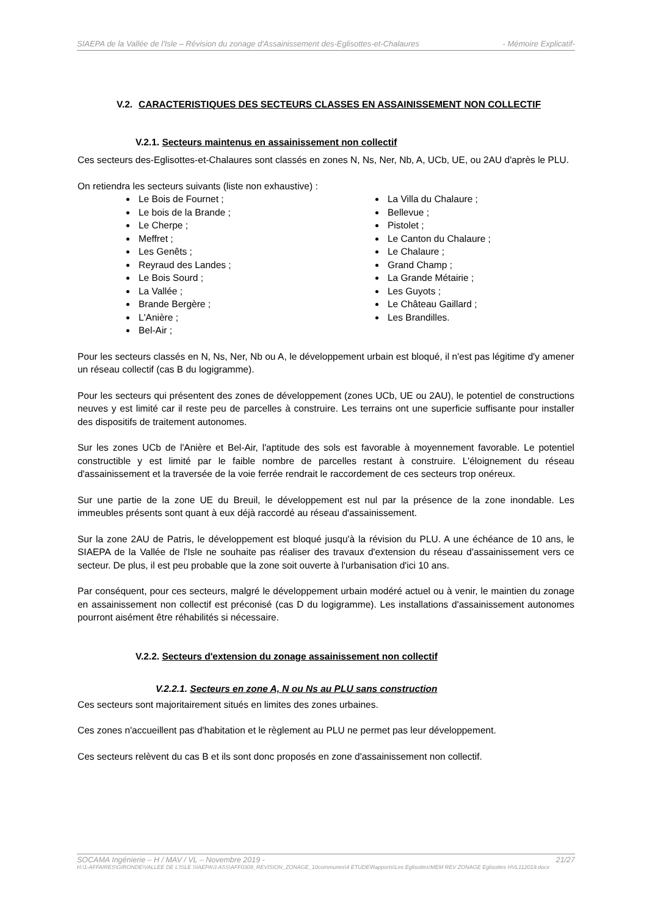SIAEPA de la Vallée de l'Isle – Révision du zonage d'Assainissement des-Eglisottes-et-Chalaures - Mémoire Explicatif-
V.2. CARACTERISTIQUES DES SECTEURS CLASSES EN ASSAINISSEMENT NON COLLECTIF
V.2.1. Secteurs maintenus en assainissement non collectif
Ces secteurs des-Eglisottes-et-Chalaures sont classés en zones N, Ns, Ner, Nb, A, UCb, UE, ou 2AU d'après le PLU.
On retiendra les secteurs suivants (liste non exhaustive) :
Le Bois de Fournet ;
Le bois de la Brande ;
Le Cherpe ;
Meffret ;
Les Genêts ;
Reyraud des Landes ;
Le Bois Sourd ;
La Vallée ;
Brande Bergère ;
L'Anière ;
Bel-Air ;
La Villa du Chalaure ;
Bellevue ;
Pistolet ;
Le Canton du Chalaure ;
Le Chalaure ;
Grand Champ ;
La Grande Métairie ;
Les Guyots ;
Le Château Gaillard ;
Les Brandilles.
Pour les secteurs classés en N, Ns, Ner, Nb ou A, le développement urbain est bloqué, il n'est pas légitime d'y amener un réseau collectif (cas B du logigramme).
Pour les secteurs qui présentent des zones de développement (zones UCb, UE ou 2AU), le potentiel de constructions neuves y est limité car il reste peu de parcelles à construire. Les terrains ont une superficie suffisante pour installer des dispositifs de traitement autonomes.
Sur les zones UCb de l'Anière et Bel-Air, l'aptitude des sols est favorable à moyennement favorable. Le potentiel constructible y est limité par le faible nombre de parcelles restant à construire. L'éloignement du réseau d'assainissement et la traversée de la voie ferrée rendrait le raccordement de ces secteurs trop onéreux.
Sur une partie de la zone UE du Breuil, le développement est nul par la présence de la zone inondable. Les immeubles présents sont quant à eux déjà raccordé au réseau d'assainissement.
Sur la zone 2AU de Patris, le développement est bloqué jusqu'à la révision du PLU. A une échéance de 10 ans, le SIAEPA de la Vallée de l'Isle ne souhaite pas réaliser des travaux d'extension du réseau d'assainissement vers ce secteur. De plus, il est peu probable que la zone soit ouverte à l'urbanisation d'ici 10 ans.
Par conséquent, pour ces secteurs, malgré le développement urbain modéré actuel ou à venir, le maintien du zonage en assainissement non collectif est préconisé (cas D du logigramme). Les installations d'assainissement autonomes pourront aisément être réhabilités si nécessaire.
V.2.2. Secteurs d'extension du zonage assainissement non collectif
V.2.2.1. Secteurs en zone A, N ou Ns au PLU sans construction
Ces secteurs sont majoritairement situés en limites des zones urbaines.
Ces zones n'accueillent pas d'habitation et le règlement au PLU ne permet pas leur développement.
Ces secteurs relèvent du cas B et ils sont donc proposés en zone d'assainissement non collectif.
SOCAMA Ingénierie – H / MAV / VL – Novembre 2019 - 21/27
H:\1-AFFAIRES\GIRONDE\VALLEE DE L'ISLE SIAEPA\3 ASS\AFF0309_REVISION_ZONAGE_10communes\4 ETUDE\Rapports\Les Eglisottes\MEM REV ZONAGE Eglisottes HVL112019.docx